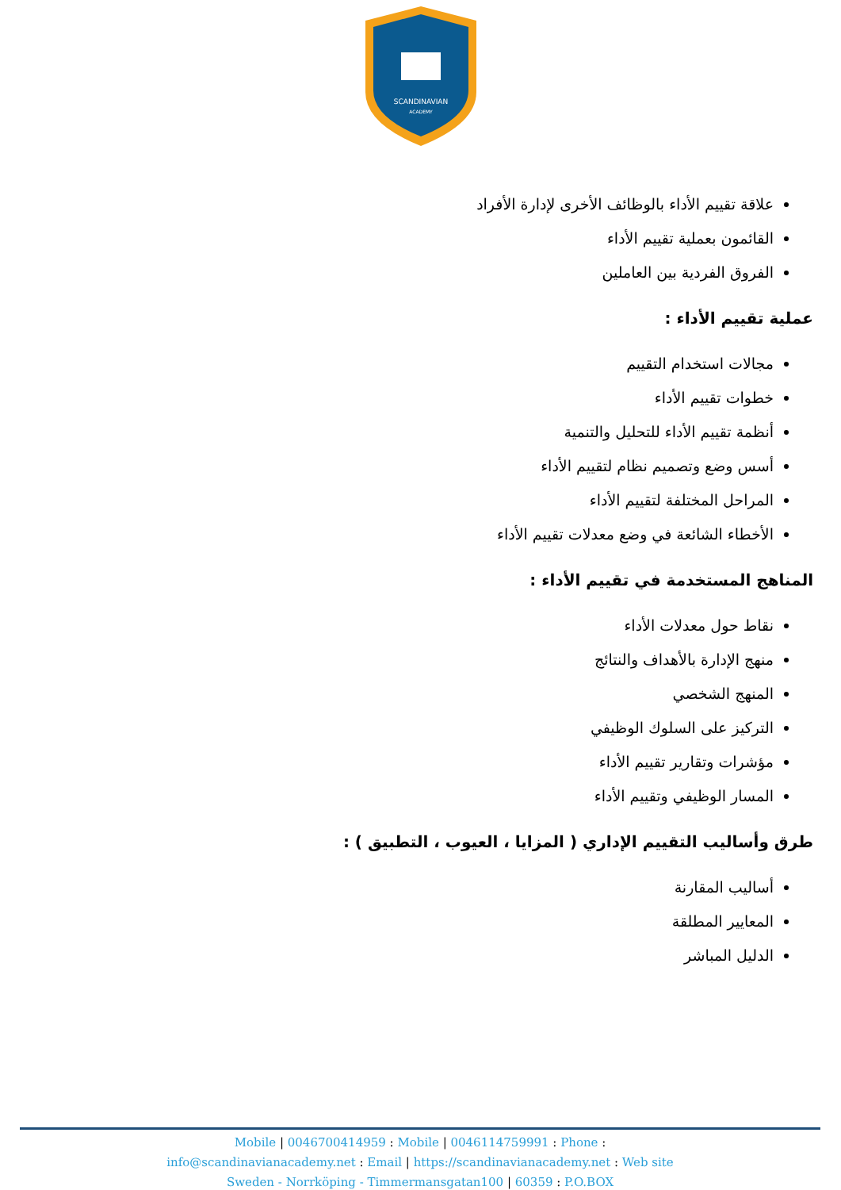SCANDINAVIAN
ACADEMY
علاقة تقييم الأداء بالوظائف الأخرى لإدارة الأفراد
القائمون بعملية تقييم الأداء
الفروق الفردية بين العاملين
عملية تقييم الأداء :
مجالات استخدام التقييم
خطوات تقييم الأداء
أنظمة تقييم الأداء للتحليل والتنمية
أسس وضع وتصميم نظام لتقييم الأداء
المراحل المختلفة لتقييم الأداء
الأخطاء الشائعة في وضع معدلات تقييم الأداء
المناهج المستخدمة في تقييم الأداء :
نقاط حول معدلات الأداء
منهج الإدارة بالأهداف والنتائج
المنهج الشخصي
التركيز على السلوك الوظيفي
مؤشرات وتقارير تقييم الأداء
المسار الوظيفي وتقييم الأداء
طرق وأساليب التقييم الإداري ( المزايا ، العيوب ، التطبيق ) :
أساليب المقارنة
المعايير المطلقة
الدليل المباشر
Mobile | 0046700414959 : Mobile | 0046114759991 : Phone :
info@scandinavianacademy.net : Email | https://scandinavianacademy.net : Web site
Sweden - Norrköping - Timmermansgatan100 | 60359 : P.O.BOX